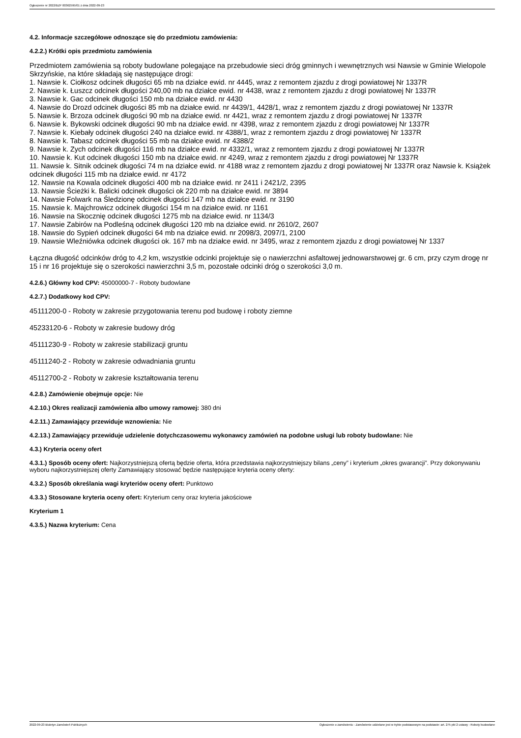Ogłoszenie nr 2022/BZP 00362595/01 z dnia 2022-09-23
4.2. Informacje szczegółowe odnoszące się do przedmiotu zamówienia:
4.2.2.) Krótki opis przedmiotu zamówienia
Przedmiotem zamówienia są roboty budowlane polegające na przebudowie sieci dróg gminnych i wewnętrznych wsi Nawsie w Gminie Wielopole Skrzyńskie, na które składają się następujące drogi:
1. Nawsie k. Ciołkosz odcinek długości 65 mb na działce ewid. nr 4445, wraz z remontem zjazdu z drogi powiatowej Nr 1337R
2. Nawsie k. Łuszcz odcinek długości 240,00 mb na działce ewid. nr 4438, wraz z remontem zjazdu z drogi powiatowej Nr 1337R
3. Nawsie k. Gac odcinek długości 150 mb na działce ewid. nr 4430
4. Nawsie do Drozd odcinek długości 85 mb na działce ewid. nr 4439/1, 4428/1, wraz z remontem zjazdu z drogi powiatowej Nr 1337R
5. Nawsie k. Brzoza odcinek długości 90 mb na działce ewid. nr 4421, wraz z remontem zjazdu z drogi powiatowej Nr 1337R
6. Nawsie k. Bykowski odcinek długości 90 mb na działce ewid. nr 4398, wraz z remontem zjazdu z drogi powiatowej Nr 1337R
7. Nawsie k. Kiebały odcinek długości 240 na działce ewid. nr 4388/1, wraz z remontem zjazdu z drogi powiatowej Nr 1337R
8. Nawsie k. Tabasz odcinek długości 55 mb na działce ewid. nr 4388/2
9. Nawsie k. Zych odcinek długości 116 mb na działce ewid. nr 4332/1, wraz z remontem zjazdu z drogi powiatowej Nr 1337R
10. Nawsie k. Kut odcinek długości 150 mb na działce ewid. nr 4249, wraz z remontem zjazdu z drogi powiatowej Nr 1337R
11. Nawsie k. Sitnik odcinek długości 74 m na działce ewid. nr 4188 wraz z remontem zjazdu z drogi powiatowej Nr 1337R oraz Nawsie k. Książek odcinek długości 115 mb na działce ewid. nr 4172
12. Nawsie na Kowala odcinek długości 400 mb na działce ewid. nr 2411 i 2421/2, 2395
13. Nawsie Ścieżki k. Balicki odcinek długości ok 220 mb na działce ewid. nr 3894
14. Nawsie Folwark na Śledzionę odcinek długości 147 mb na działce ewid. nr 3190
15. Nawsie k. Majchrowicz odcinek długości 154 m na działce ewid. nr 1161
16. Nawsie na Skocznię odcinek długości 1275 mb na działce ewid. nr 1134/3
17. Nawsie Zabirów na Podleśną odcinek długości 120 mb na działce ewid. nr 2610/2, 2607
18. Nawsie do Sypień odcinek długości 64 mb na działce ewid. nr 2098/3, 2097/1, 2100
19. Nawsie Wleźniówka odcinek długości ok. 167 mb na działce ewid. nr 3495, wraz z remontem zjazdu z drogi powiatowej Nr 1337
Łączna długość odcinków dróg to 4,2 km, wszystkie odcinki projektuje się o nawierzchni asfaltowej jednowarstwowej gr. 6 cm, przy czym drogę nr 15 i nr 16 projektuje się o szerokości nawierzchni 3,5 m, pozostałe odcinki dróg o szerokości 3,0 m.
4.2.6.) Główny kod CPV: 45000000-7 - Roboty budowlane
4.2.7.) Dodatkowy kod CPV:
45111200-0 - Roboty w zakresie przygotowania terenu pod budowę i roboty ziemne
45233120-6 - Roboty w zakresie budowy dróg
45111230-9 - Roboty w zakresie stabilizacji gruntu
45111240-2 - Roboty w zakresie odwadniania gruntu
45112700-2 - Roboty w zakresie kształtowania terenu
4.2.8.) Zamówienie obejmuje opcje: Nie
4.2.10.) Okres realizacji zamówienia albo umowy ramowej: 380 dni
4.2.11.) Zamawiający przewiduje wznowienia: Nie
4.2.13.) Zamawiający przewiduje udzielenie dotychczasowemu wykonawcy zamówień na podobne usługi lub roboty budowlane: Nie
4.3.) Kryteria oceny ofert
4.3.1.) Sposób oceny ofert: Najkorzystniejszą ofertą będzie oferta, która przedstawia najkorzystniejszy bilans „ceny” i kryterium „okres gwarancji”. Przy dokonywaniu wyboru najkorzystniejszej oferty Zamawiający stosować będzie następujące kryteria oceny oferty:
4.3.2.) Sposób określania wagi kryteriów oceny ofert: Punktowo
4.3.3.) Stosowane kryteria oceny ofert: Kryterium ceny oraz kryteria jakościowe
Kryterium 1
4.3.5.) Nazwa kryterium: Cena
2022-09-23 Biuletyn Zamówień Publicznych Ogłoszenie o zamówieniu - Zamówienie udzielane jest w trybie podstawowym na podstawie: art. 275 pkt 2 ustawy - Roboty budowlane